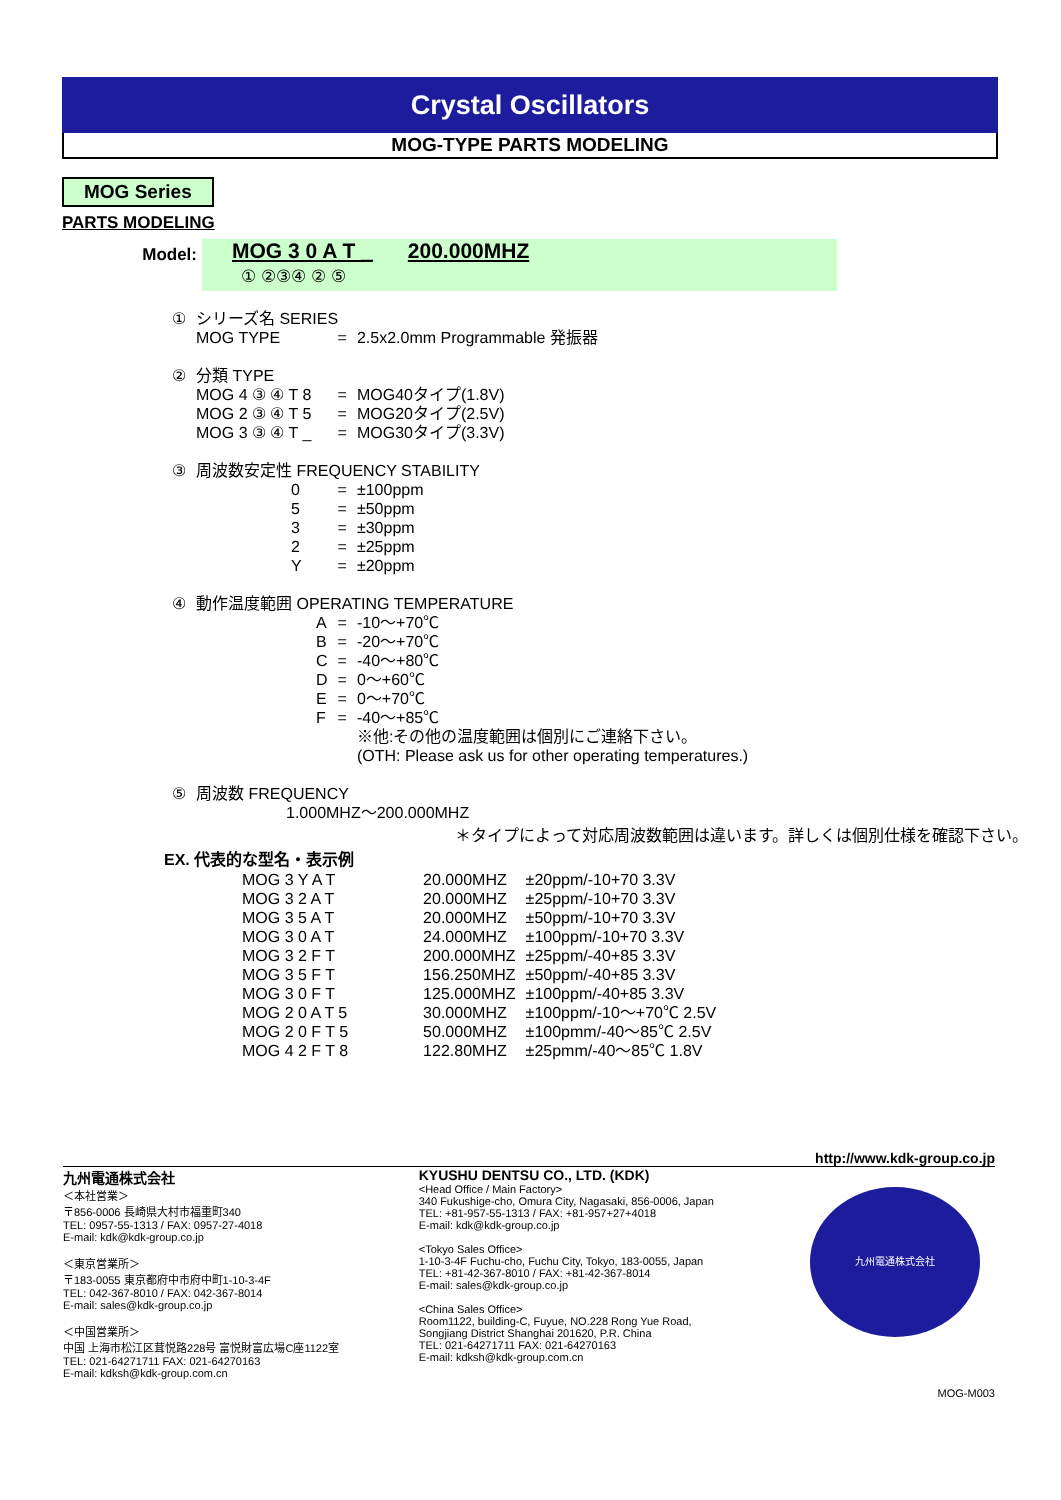Crystal Oscillators
MOG-TYPE PARTS MODELING
MOG Series
PARTS MODELING
Model:
MOG 3 0 A T _ 200.000MHZ
① ②③④ ② ⑤
| ① | シリーズ名 SERIES | | |
| | MOG TYPE | = | 2.5x2.0mm Programmable 発振器 |
| ② | 分類 TYPE | | |
| | MOG 4 ③ ④ T 8 | = | MOG40タイプ(1.8V) |
| | MOG 2 ③ ④ T 5 | = | MOG20タイプ(2.5V) |
| | MOG 3 ③ ④ T _ | = | MOG30タイプ(3.3V) |
| ③ | 周波数安定性 FREQUENCY STABILITY | | |
| | 0 | = | ±100ppm |
| | 5 | = | ±50ppm |
| | 3 | = | ±30ppm |
| | 2 | = | ±25ppm |
| | Y | = | ±20ppm |
| ④ | 動作温度範囲 OPERATING TEMPERATURE | | |
| | A | = | -10～+70℃ |
| | B | = | -20～+70℃ |
| | C | = | -40～+80℃ |
| | D | = | 0～+60℃ |
| | E | = | 0～+70℃ |
| | F | = | -40～+85℃ |
| | | | ※他:その他の温度範囲は個別にご連絡下さい。 (OTH: Please ask us for other operating temperatures.) |
| ⑤ | 周波数 FREQUENCY | | |
| | 1.000MHZ～200.000MHZ | | |
＊タイプによって対応周波数範囲は違います。詳しくは個別仕様を確認下さい。
EX. 代表的な型名・表示例
| MOG 3 Y A T | 20.000MHZ | ±20ppm/-10+70 3.3V |
| MOG 3 2 A T | 20.000MHZ | ±25ppm/-10+70 3.3V |
| MOG 3 5 A T | 20.000MHZ | ±50ppm/-10+70 3.3V |
| MOG 3 0 A T | 24.000MHZ | ±100ppm/-10+70 3.3V |
| MOG 3 2 F T | 200.000MHZ | ±25ppm/-40+85 3.3V |
| MOG 3 5 F T | 156.250MHZ | ±50ppm/-40+85 3.3V |
| MOG 3 0 F T | 125.000MHZ | ±100ppm/-40+85 3.3V |
| MOG 2 0 A T 5 | 30.000MHZ | ±100ppm/-10～+70℃ 2.5V |
| MOG 2 0 F T 5 | 50.000MHZ | ±100pmm/-40～85℃ 2.5V |
| MOG 4 2 F T 8 | 122.80MHZ | ±25pmm/-40～85℃ 1.8V |
http://www.kdk-group.co.jp
九州電通株式会社
＜本社営業＞
〒856-0006 長崎県大村市福重町340
TEL: 0957-55-1313 / FAX: 0957-27-4018
E-mail: kdk@kdk-group.co.jp
＜東京営業所＞
〒183-0055 東京都府中市府中町1-10-3-4F
TEL: 042-367-8010 / FAX: 042-367-8014
E-mail: sales@kdk-group.co.jp
＜中国営業所＞
中国 上海市松江区茸悦路228号 富悦財富広場C座1122室
TEL: 021-64271711 FAX: 021-64270163
E-mail: kdksh@kdk-group.com.cn
KYUSHU DENTSU CO., LTD. (KDK)
<Head Office / Main Factory>
340 Fukushige-cho, Omura City, Nagasaki, 856-0006, Japan
TEL: +81-957-55-1313 / FAX: +81-957+27+4018
E-mail: kdk@kdk-group.co.jp
<Tokyo Sales Office>
1-10-3-4F Fuchu-cho, Fuchu City, Tokyo, 183-0055, Japan
TEL: +81-42-367-8010 / FAX: +81-42-367-8014
E-mail: sales@kdk-group.co.jp
<China Sales Office>
Room1122, building-C, Fuyue, NO.228 Rong Yue Road,
Songjiang District Shanghai 201620, P.R. China
TEL: 021-64271711 FAX: 021-64270163
E-mail: kdksh@kdk-group.com.cn
九州電通株式会社
MOG-M003